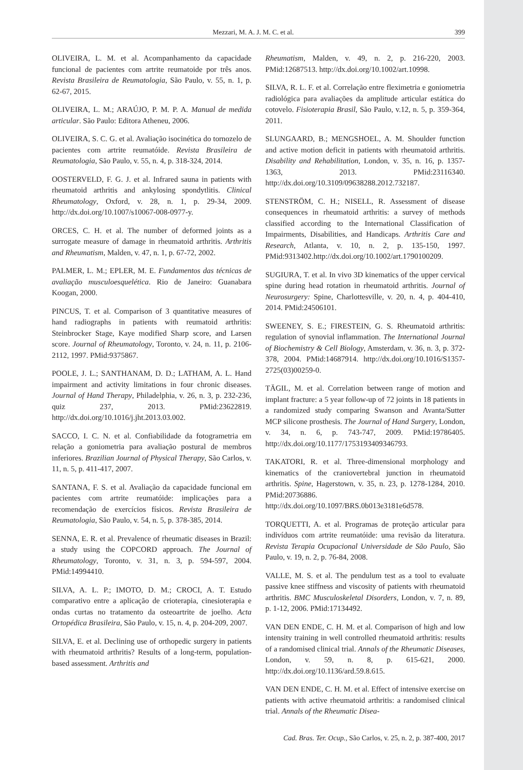Mezzari, M. A. J. M. C. et al. 399
OLIVEIRA, L. M. et al. Acompanhamento da capacidade funcional de pacientes com artrite reumatoide por três anos. Revista Brasileira de Reumatologia, São Paulo, v. 55, n. 1, p. 62-67, 2015.
OLIVEIRA, L. M.; ARAÚJO, P. M. P. A. Manual de medida articular. São Paulo: Editora Atheneu, 2006.
OLIVEIRA, S. C. G. et al. Avaliação isocinética do tornozelo de pacientes com artrite reumatóide. Revista Brasileira de Reumatologia, São Paulo, v. 55, n. 4, p. 318-324, 2014.
OOSTERVELD, F. G. J. et al. Infrared sauna in patients with rheumatoid arthritis and ankylosing spondytlitis. Clinical Rheumatology, Oxford, v. 28, n. 1, p. 29-34, 2009. http://dx.doi.org/10.1007/s10067-008-0977-y.
ORCES, C. H. et al. The number of deformed joints as a surrogate measure of damage in rheumatoid arthritis. Arthritis and Rheumatism, Malden, v. 47, n. 1, p. 67-72, 2002.
PALMER, L. M.; EPLER, M. E. Fundamentos das técnicas de avaliação musculoesquelética. Rio de Janeiro: Guanabara Koogan, 2000.
PINCUS, T. et al. Comparison of 3 quantitative measures of hand radiographs in patients with reumatoid arthritis: Steinbrocker Stage, Kaye modified Sharp score, and Larsen score. Journal of Rheumatology, Toronto, v. 24, n. 11, p. 2106-2112, 1997. PMid:9375867.
POOLE, J. L.; SANTHANAM, D. D.; LATHAM, A. L. Hand impairment and activity limitations in four chronic diseases. Journal of Hand Therapy, Philadelphia, v. 26, n. 3, p. 232-236, quiz 237, 2013. PMid:23622819. http://dx.doi.org/10.1016/j.jht.2013.03.002.
SACCO, I. C. N. et al. Confiabilidade da fotogrametria em relação a goniometria para avaliação postural de membros inferiores. Brazilian Journal of Physical Therapy, São Carlos, v. 11, n. 5, p. 411-417, 2007.
SANTANA, F. S. et al. Avaliação da capacidade funcional em pacientes com artrite reumatóide: implicações para a recomendação de exercícios físicos. Revista Brasileira de Reumatologia, São Paulo, v. 54, n. 5, p. 378-385, 2014.
SENNA, E. R. et al. Prevalence of rheumatic diseases in Brazil: a study using the COPCORD approach. The Journal of Rheumatology, Toronto, v. 31, n. 3, p. 594-597, 2004. PMid:14994410.
SILVA, A. L. P.; IMOTO, D. M.; CROCI, A. T. Estudo comparativo entre a aplicação de crioterapia, cinesioterapia e ondas curtas no tratamento da osteoartrite de joelho. Acta Ortopédica Brasileira, São Paulo, v. 15, n. 4, p. 204-209, 2007.
SILVA, E. et al. Declining use of orthopedic surgery in patients with rheumatoid arthritis? Results of a long-term, population-based assessment. Arthritis and
Rheumatism, Malden, v. 49, n. 2, p. 216-220, 2003. PMid:12687513. http://dx.doi.org/10.1002/art.10998.
SILVA, R. L. F. et al. Correlação entre fleximetria e goniometria radiológica para avaliações da amplitude articular estática do cotovelo. Fisioterapia Brasil, São Paulo, v.12, n. 5, p. 359-364, 2011.
SLUNGAARD, B.; MENGSHOEL, A. M. Shoulder function and active motion deficit in patients with rheumatoid arthritis. Disability and Rehabilitation, London, v. 35, n. 16, p. 1357-1363, 2013. PMid:23116340. http://dx.doi.org/10.3109/09638288.2012.732187.
STENSTRÖM, C. H.; NISELL, R. Assessment of disease consequences in rheumatoid arthritis: a survey of methods classified according to the International Classification of Impairments, Disabilities, and Handicaps. Arthritis Care and Research, Atlanta, v. 10, n. 2, p. 135-150, 1997. PMid:9313402.http://dx.doi.org/10.1002/art.1790100209.
SUGIURA, T. et al. In vivo 3D kinematics of the upper cervical spine during head rotation in rheumatoid arthritis. Journal of Neurosurgery: Spine, Charlottesville, v. 20, n. 4, p. 404-410, 2014. PMid:24506101.
SWEENEY, S. E.; FIRESTEIN, G. S. Rheumatoid arthritis: regulation of synovial inflammation. The International Journal of Biochemistry & Cell Biology, Amsterdam, v. 36, n. 3, p. 372-378, 2004. PMid:14687914. http://dx.doi.org/10.1016/S1357-2725(03)00259-0.
TÄGIL, M. et al. Correlation between range of motion and implant fracture: a 5 year follow-up of 72 joints in 18 patients in a randomized study comparing Swanson and Avanta/Sutter MCP silicone prosthesis. The Journal of Hand Surgery, London, v. 34, n. 6, p. 743-747, 2009. PMid:19786405. http://dx.doi.org/10.1177/1753193409346793.
TAKATORI, R. et al. Three-dimensional morphology and kinematics of the craniovertebral junction in rheumatoid arthritis. Spine, Hagerstown, v. 35, n. 23, p. 1278-1284, 2010. PMid:20736886. http://dx.doi.org/10.1097/BRS.0b013e3181e6d578.
TORQUETTI, A. et al. Programas de proteção articular para indivíduos com artrite reumatóide: uma revisão da literatura. Revista Terapia Ocupacional Universidade de São Paulo, São Paulo, v. 19, n. 2, p. 76-84, 2008.
VALLE, M. S. et al. The pendulum test as a tool to evaluate passive knee stiffness and viscosity of patients with rheumatoid arthritis. BMC Musculoskeletal Disorders, London, v. 7, n. 89, p. 1-12, 2006. PMid:17134492.
VAN DEN ENDE, C. H. M. et al. Comparison of high and low intensity training in well controlled rheumatoid arthritis: results of a randomised clinical trial. Annals of the Rheumatic Diseases, London, v. 59, n. 8, p. 615-621, 2000. http://dx.doi.org/10.1136/ard.59.8.615.
VAN DEN ENDE, C. H. M. et al. Effect of intensive exercise on patients with active rheumatoid arthritis: a randomised clinical trial. Annals of the Rheumatic Disea-
Cad. Bras. Ter. Ocup., São Carlos, v. 25, n. 2, p. 387-400, 2017